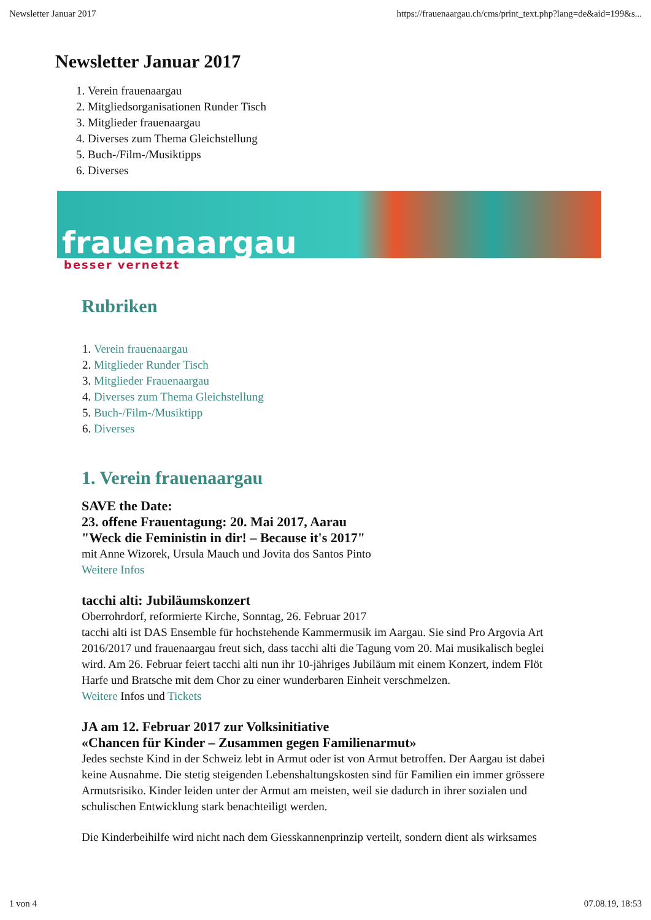Newsletter Januar 2017 https://frauenaargau.ch/cms/print_text.php?lang=de&aid=199&s...
Newsletter Januar 2017
1. Verein frauenaargau
2. Mitgliedsorganisationen Runder Tisch
3. Mitglieder frauenaargau
4. Diverses zum Thema Gleichstellung
5. Buch-/Film-/Musiktipps
6. Diverses
frauenaargau
besser vernetzt
Rubriken
1. Verein frauenaargau
2. Mitglieder Runder Tisch
3. Mitglieder Frauenaargau
4. Diverses zum Thema Gleichstellung
5. Buch-/Film-/Musiktipp
6. Diverses
1. Verein frauenaargau
SAVE the Date:
23. offene Frauentagung: 20. Mai 2017, Aarau
"Weck die Feministin in dir! – Because it's 2017"
mit Anne Wizorek, Ursula Mauch und Jovita dos Santos Pinto
Weitere Infos
tacchi alti: Jubiläumskonzert
Oberrohrdorf, reformierte Kirche, Sonntag, 26. Februar 2017
tacchi alti ist DAS Ensemble für hochstehende Kammermusik im Aargau. Sie sind Pro Argovia Art
2016/2017 und frauenaargau freut sich, dass tacchi alti die Tagung vom 20. Mai musikalisch beglei
wird. Am 26. Februar feiert tacchi alti nun ihr 10-jähriges Jubiläum mit einem Konzert, indem Flöt
Harfe und Bratsche mit dem Chor zu einer wunderbaren Einheit verschmelzen.
Weitere Infos und Tickets
JA am 12. Februar 2017 zur Volksinitiative
«Chancen für Kinder – Zusammen gegen Familienarmut»
Jedes sechste Kind in der Schweiz lebt in Armut oder ist von Armut betroffen. Der Aargau ist dabei
keine Ausnahme. Die stetig steigenden Lebenshaltungskosten sind für Familien ein immer grössere
Armutsrisiko. Kinder leiden unter der Armut am meisten, weil sie dadurch in ihrer sozialen und
schulischen Entwicklung stark benachteiligt werden.
Die Kinderbeihilfe wird nicht nach dem Giesskannenprinzip verteilt, sondern dient als wirksames
1 von 4 07.08.19, 18:53